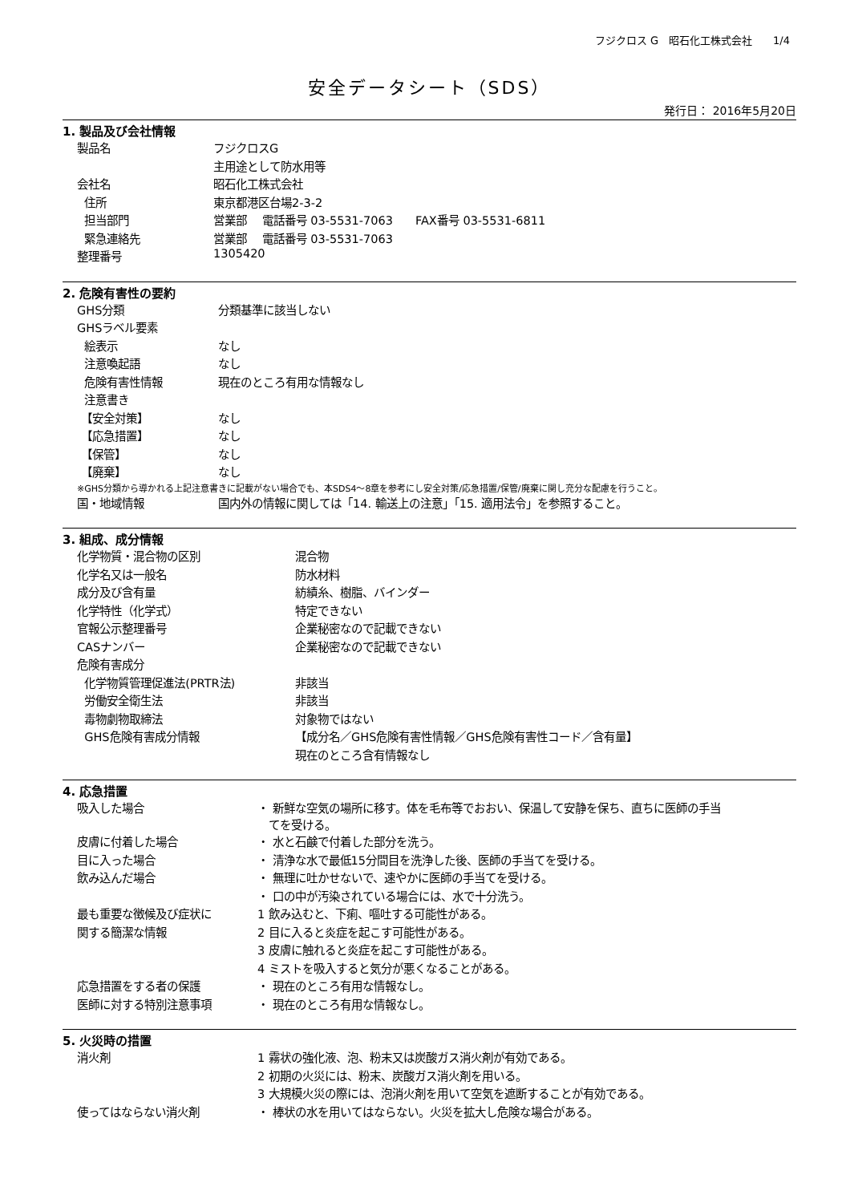フジクロス G　昭石化工株式会社　　1/4
安全データシート（SDS）
発行日： 2016年5月20日
1. 製品及び会社情報
| 製品名 | フジクロスG |
| | 主用途として防水用等 |
| 会社名 | 昭石化工株式会社 |
| 住所 | 東京都港区台場2-3-2 |
| 担当部門 | 営業部 電話番号 03-5531-7063 FAX番号 03-5531-6811 |
| 緊急連絡先 | 営業部 電話番号 03-5531-7063 |
| 整理番号 | 1305420 |
2. 危険有害性の要約
| GHS分類 | 分類基準に該当しない |
| GHSラベル要素 | |
| 絵表示 | なし |
| 注意喚起語 | なし |
| 危険有害性情報 | 現在のところ有用な情報なし |
| 注意書き | |
| 【安全対策】 | なし |
| 【応急措置】 | なし |
| 【保管】 | なし |
| 【廃棄】 | なし |
※GHS分類から導かれる上記注意書きに記載がない場合でも、本SDS4～8章を参考にし安全対策/応急措置/保管/廃棄に関し充分な配慮を行うこと。
| 国・地域情報 | 国内外の情報に関しては「14. 輸送上の注意」「15. 適用法令」を参照すること。 |
3. 組成、成分情報
| 化学物質・混合物の区別 | 混合物 |
| 化学名又は一般名 | 防水材料 |
| 成分及び含有量 | 紡績糸、樹脂、バインダー |
| 化学特性（化学式） | 特定できない |
| 官報公示整理番号 | 企業秘密なので記載できない |
| CASナンバー | 企業秘密なので記載できない |
| 危険有害成分 | |
| 化学物質管理促進法(PRTR法) | 非該当 |
| 労働安全衛生法 | 非該当 |
| 毒物劇物取締法 | 対象物ではない |
| GHS危険有害成分情報 | 【成分名／GHS危険有害性情報／GHS危険有害性コード／含有量】 |
| | 現在のところ含有情報なし |
4. 応急措置
| 吸入した場合 | ・ 新鮮な空気の場所に移す。体を毛布等でおおい、保温して安静を保ち、直ちに医師の手当 てを受ける。 |
| 皮膚に付着した場合 | ・ 水と石鹸で付着した部分を洗う。 |
| 目に入った場合 | ・ 清浄な水で最低15分間目を洗浄した後、医師の手当てを受ける。 |
| 飲み込んだ場合 | ・ 無理に吐かせないで、速やかに医師の手当てを受ける。 |
| | ・ 口の中が汚染されている場合には、水で十分洗う。 |
| 最も重要な徴候及び症状に | 1 飲み込むと、下痢、嘔吐する可能性がある。 |
| 関する簡潔な情報 | 2 目に入ると炎症を起こす可能性がある。 |
| | 3 皮膚に触れると炎症を起こす可能性がある。 |
| | 4 ミストを吸入すると気分が悪くなることがある。 |
| 応急措置をする者の保護 | ・ 現在のところ有用な情報なし。 |
| 医師に対する特別注意事項 | ・ 現在のところ有用な情報なし。 |
5. 火災時の措置
| 消火剤 | 1 霧状の強化液、泡、粉末又は炭酸ガス消火剤が有効である。 |
| | 2 初期の火災には、粉末、炭酸ガス消火剤を用いる。 |
| | 3 大規模火災の際には、泡消火剤を用いて空気を遮断することが有効である。 |
| 使ってはならない消火剤 | ・ 棒状の水を用いてはならない。火災を拡大し危険な場合がある。 |